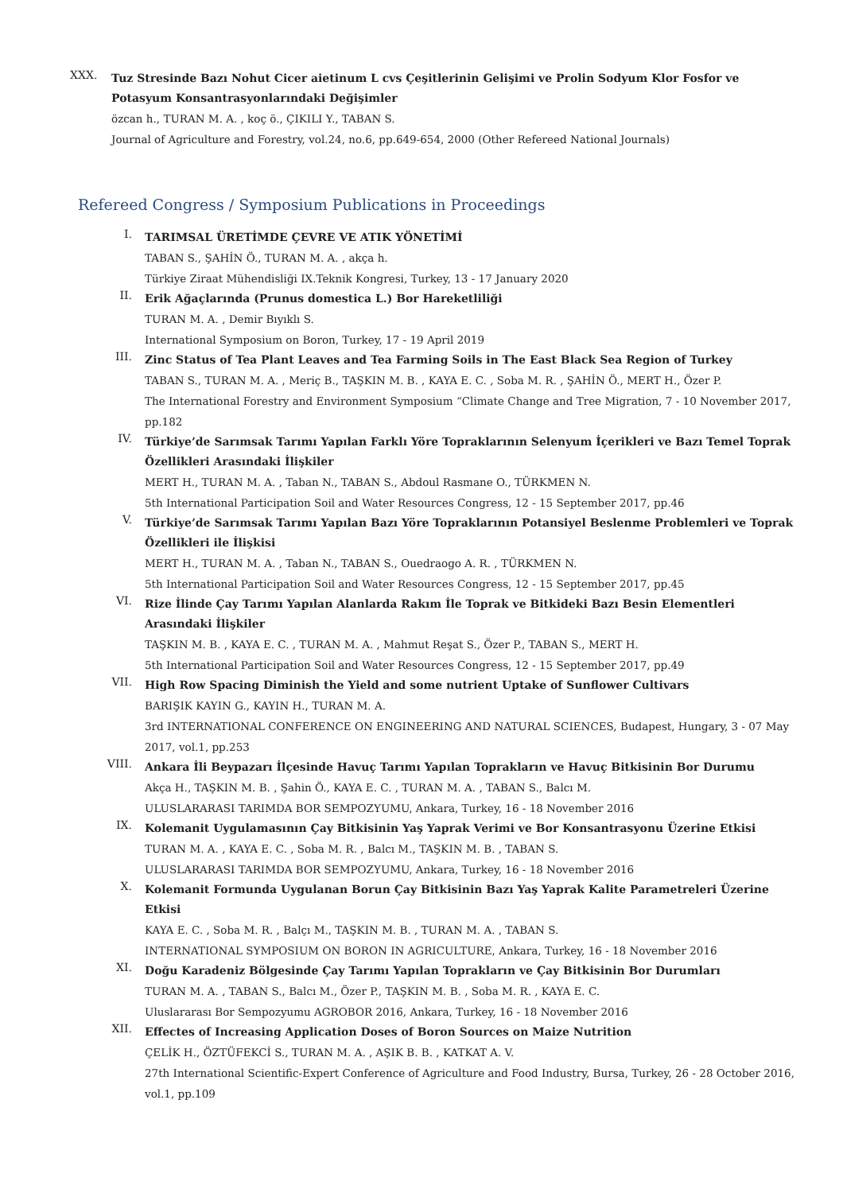XXX.
Tuz Stresinde Bazı Nohut Cicer aietinum L cvs Çeşitlerinin Gelişimi ve Prolin Sodyum Klor Fosfor ve Potasyum Konsantrasyonlarındaki Değişimler
özcan h., TURAN M. A. , koç ö., ÇIKILI Y., TABAN S.
Journal of Agriculture and Forestry, vol.24, no.6, pp.649-654, 2000 (Other Refereed National Journals)
Refereed Congress / Symposium Publications in Proceedings
I.
TARIMSAL ÜRETİMDE ÇEVRE VE ATIK YÖNETİMİ
TABAN S., ŞAHİN Ö., TURAN M. A. , akça h.
Türkiye Ziraat Mühendisliği IX.Teknik Kongresi, Turkey, 13 - 17 January 2020
II.
Erik Ağaçlarında (Prunus domestica L.) Bor Hareketliliği
TURAN M. A. , Demir Bıyıklı S.
International Symposium on Boron, Turkey, 17 - 19 April 2019
III.
Zinc Status of Tea Plant Leaves and Tea Farming Soils in The East Black Sea Region of Turkey
TABAN S., TURAN M. A. , Meriç B., TAŞKIN M. B. , KAYA E. C. , Soba M. R. , ŞAHİN Ö., MERT H., Özer P.
The International Forestry and Environment Symposium “Climate Change and Tree Migration, 7 - 10 November 2017, pp.182
IV.
Türkiye’de Sarımsak Tarımı Yapılan Farklı Yöre Topraklarının Selenyum İçerikleri ve Bazı Temel Toprak Özellikleri Arasındaki İlişkiler
MERT H., TURAN M. A. , Taban N., TABAN S., Abdoul Rasmane O., TÜRKMEN N.
5th International Participation Soil and Water Resources Congress, 12 - 15 September 2017, pp.46
V.
Türkiye’de Sarımsak Tarımı Yapılan Bazı Yöre Topraklarının Potansiyel Beslenme Problemleri ve Toprak Özellikleri ile İlişkisi
MERT H., TURAN M. A. , Taban N., TABAN S., Ouedraogo A. R. , TÜRKMEN N.
5th International Participation Soil and Water Resources Congress, 12 - 15 September 2017, pp.45
VI.
Rize İlinde Çay Tarımı Yapılan Alanlarda Rakım İle Toprak ve Bitkideki Bazı Besin Elementleri Arasındaki İlişkiler
TAŞKIN M. B. , KAYA E. C. , TURAN M. A. , Mahmut Reşat S., Özer P., TABAN S., MERT H.
5th International Participation Soil and Water Resources Congress, 12 - 15 September 2017, pp.49
VII.
High Row Spacing Diminish the Yield and some nutrient Uptake of Sunflower Cultivars
BARIŞIK KAYIN G., KAYIN H., TURAN M. A.
3rd INTERNATIONAL CONFERENCE ON ENGINEERING AND NATURAL SCIENCES, Budapest, Hungary, 3 - 07 May 2017, vol.1, pp.253
VIII.
Ankara İli Beypazarı İlçesinde Havuç Tarımı Yapılan Toprakların ve Havuç Bitkisinin Bor Durumu
Akça H., TAŞKIN M. B. , Şahin Ö., KAYA E. C. , TURAN M. A. , TABAN S., Balcı M.
ULUSLARARASI TARIMDA BOR SEMPOZYUMU, Ankara, Turkey, 16 - 18 November 2016
IX.
Kolemanit Uygulamasının Çay Bitkisinin Yaş Yaprak Verimi ve Bor Konsantrasyonu Üzerine Etkisi
TURAN M. A. , KAYA E. C. , Soba M. R. , Balcı M., TAŞKIN M. B. , TABAN S.
ULUSLARARASI TARIMDA BOR SEMPOZYUMU, Ankara, Turkey, 16 - 18 November 2016
X.
Kolemanit Formunda Uygulanan Borun Çay Bitkisinin Bazı Yaş Yaprak Kalite Parametreleri Üzerine Etkisi
KAYA E. C. , Soba M. R. , Balçı M., TAŞKIN M. B. , TURAN M. A. , TABAN S.
INTERNATIONAL SYMPOSIUM ON BORON IN AGRICULTURE, Ankara, Turkey, 16 - 18 November 2016
XI.
Doğu Karadeniz Bölgesinde Çay Tarımı Yapılan Toprakların ve Çay Bitkisinin Bor Durumları
TURAN M. A. , TABAN S., Balcı M., Özer P., TAŞKIN M. B. , Soba M. R. , KAYA E. C.
Uluslararası Bor Sempozyumu AGROBOR 2016, Ankara, Turkey, 16 - 18 November 2016
XII.
Effectes of Increasing Application Doses of Boron Sources on Maize Nutrition
ÇELİK H., ÖZTÜFEKCİ S., TURAN M. A. , AŞIK B. B. , KATKAT A. V.
27th International Scientific-Expert Conference of Agriculture and Food Industry, Bursa, Turkey, 26 - 28 October 2016, vol.1, pp.109